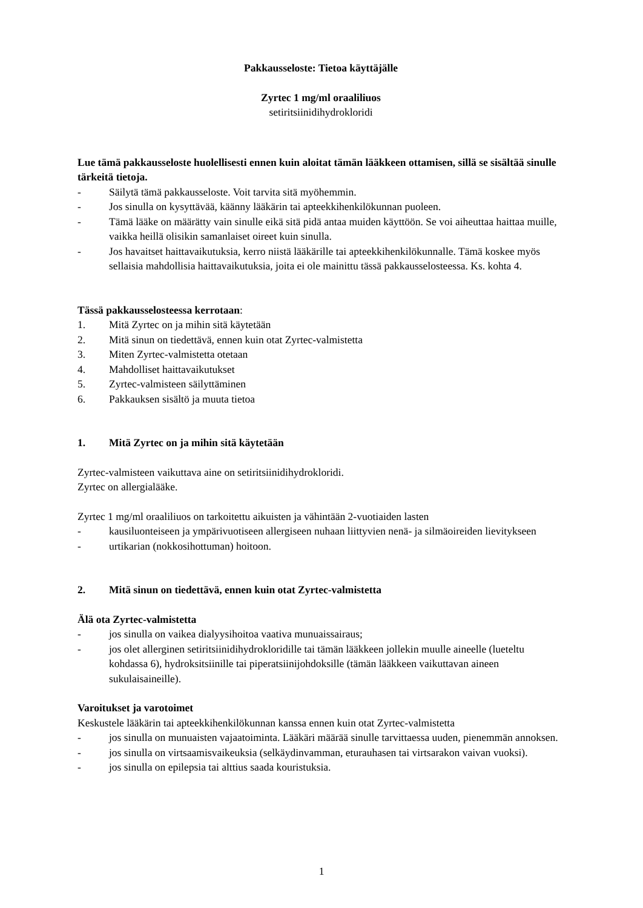Pakkausseloste: Tietoa käyttäjälle
Zyrtec 1 mg/ml oraaliliuos
setiritsiinidihydrokloridi
Lue tämä pakkausseloste huolellisesti ennen kuin aloitat tämän lääkkeen ottamisen, sillä se sisältää sinulle tärkeitä tietoja.
- Säilytä tämä pakkausseloste. Voit tarvita sitä myöhemmin.
- Jos sinulla on kysyttävää, käänny lääkärin tai apteekkihenkilökunnan puoleen.
- Tämä lääke on määrätty vain sinulle eikä sitä pidä antaa muiden käyttöön. Se voi aiheuttaa haittaa muille, vaikka heillä olisikin samanlaiset oireet kuin sinulla.
- Jos havaitset haittavaikutuksia, kerro niistä lääkärille tai apteekkihenkilökunnalle. Tämä koskee myös sellaisia mahdollisia haittavaikutuksia, joita ei ole mainittu tässä pakkausselosteessa. Ks. kohta 4.
Tässä pakkausselosteessa kerrotaan:
1. Mitä Zyrtec on ja mihin sitä käytetään
2. Mitä sinun on tiedettävä, ennen kuin otat Zyrtec-valmistetta
3. Miten Zyrtec-valmistetta otetaan
4. Mahdolliset haittavaikutukset
5. Zyrtec-valmisteen säilyttäminen
6. Pakkauksen sisältö ja muuta tietoa
1. Mitä Zyrtec on ja mihin sitä käytetään
Zyrtec-valmisteen vaikuttava aine on setiritsiinidihydrokloridi.
Zyrtec on allergialääke.
Zyrtec 1 mg/ml oraaliliuos on tarkoitettu aikuisten ja vähintään 2-vuotiaiden lasten
- kausiluonteiseen ja ympärivuotiseen allergiseen nuhaan liittyvien nenä- ja silmäoireiden lievitykseen
- urtikarian (nokkosihottuman) hoitoon.
2. Mitä sinun on tiedettävä, ennen kuin otat Zyrtec-valmistetta
Älä ota Zyrtec-valmistetta
- jos sinulla on vaikea dialyysihoitoa vaativa munuaissairaus;
- jos olet allerginen setiritsiinidihydrokloridille tai tämän lääkkeen jollekin muulle aineelle (lueteltu kohdassa 6), hydroksitsiinille tai piperatsiinijohdoksille (tämän lääkkeen vaikuttavan aineen sukulaisaineille).
Varoitukset ja varotoimet
Keskustele lääkärin tai apteekkihenkilökunnan kanssa ennen kuin otat Zyrtec-valmistetta
- jos sinulla on munuaisten vajaatoiminta. Lääkäri määrää sinulle tarvittaessa uuden, pienemmän annoksen.
- jos sinulla on virtsaamisvaikeuksia (selkäydinvamman, eturauhasen tai virtsarakon vaivan vuoksi).
- jos sinulla on epilepsia tai alttius saada kouristuksia.
1